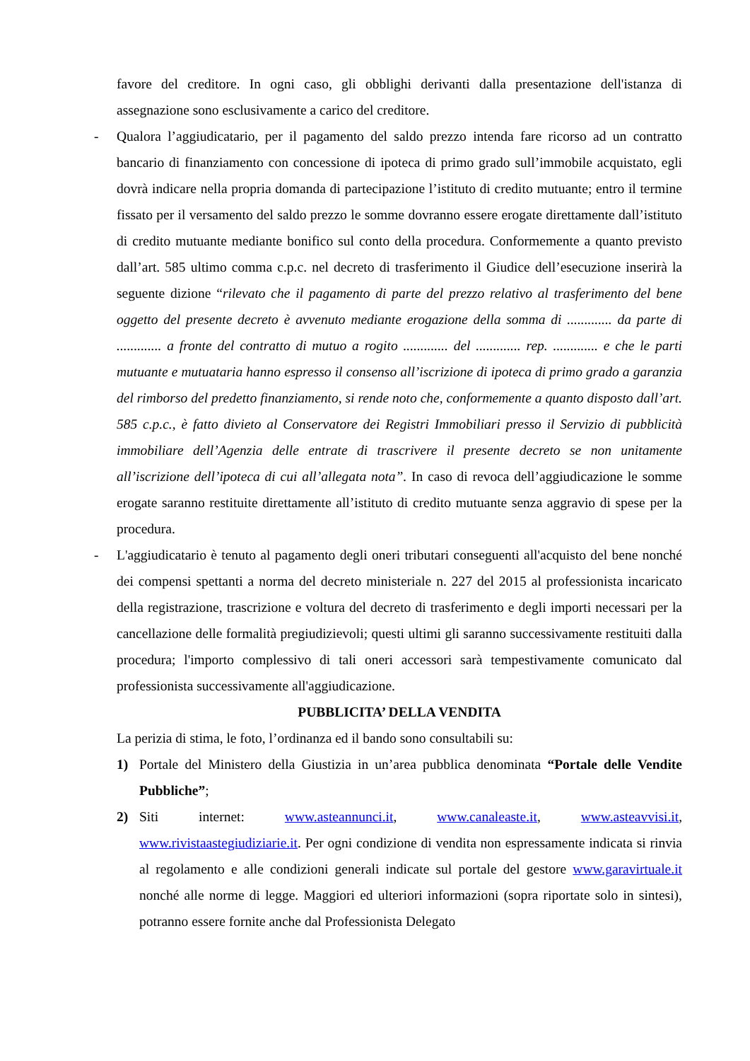favore del creditore. In ogni caso, gli obblighi derivanti dalla presentazione dell'istanza di assegnazione sono esclusivamente a carico del creditore.
- Qualora l’aggiudicatario, per il pagamento del saldo prezzo intenda fare ricorso ad un contratto bancario di finanziamento con concessione di ipoteca di primo grado sull’immobile acquistato, egli dovrà indicare nella propria domanda di partecipazione l’istituto di credito mutuante; entro il termine fissato per il versamento del saldo prezzo le somme dovranno essere erogate direttamente dall’istituto di credito mutuante mediante bonifico sul conto della procedura. Conformemente a quanto previsto dall’art. 585 ultimo comma c.p.c. nel decreto di trasferimento il Giudice dell’esecuzione inserirà la seguente dizione “rilevato che il pagamento di parte del prezzo relativo al trasferimento del bene oggetto del presente decreto è avvenuto mediante erogazione della somma di ............. da parte di ............. a fronte del contratto di mutuo a rogito ............. del ............. rep. ............. e che le parti mutuante e mutuataria hanno espresso il consenso all’iscrizione di ipoteca di primo grado a garanzia del rimborso del predetto finanziamento, si rende noto che, conformemente a quanto disposto dall’art. 585 c.p.c., è fatto divieto al Conservatore dei Registri Immobiliari presso il Servizio di pubblicità immobiliare dell’Agenzia delle entrate di trascrivere il presente decreto se non unitamente all’iscrizione dell’ipoteca di cui all’allegata nota”. In caso di revoca dell’aggiudicazione le somme erogate saranno restituite direttamente all’istituto di credito mutuante senza aggravio di spese per la procedura.
- L'aggiudicatario è tenuto al pagamento degli oneri tributari conseguenti all'acquisto del bene nonché dei compensi spettanti a norma del decreto ministeriale n. 227 del 2015 al professionista incaricato della registrazione, trascrizione e voltura del decreto di trasferimento e degli importi necessari per la cancellazione delle formalità pregiudizievoli; questi ultimi gli saranno successivamente restituiti dalla procedura; l'importo complessivo di tali oneri accessori sarà tempestivamente comunicato dal professionista successivamente all'aggiudicazione.
PUBBLICITA’ DELLA VENDITA
La perizia di stima, le foto, l’ordinanza ed il bando sono consultabili su:
1) Portale del Ministero della Giustizia in un’area pubblica denominata “Portale delle Vendite Pubbliche”;
2) Siti internet: www.asteannunci.it, www.canaleaste.it, www.asteavvisi.it, www.rivistaastegiudiziarie.it. Per ogni condizione di vendita non espressamente indicata si rinvia al regolamento e alle condizioni generali indicate sul portale del gestore www.garavirtuale.it nonché alle norme di legge. Maggiori ed ulteriori informazioni (sopra riportate solo in sintesi), potranno essere fornite anche dal Professionista Delegato